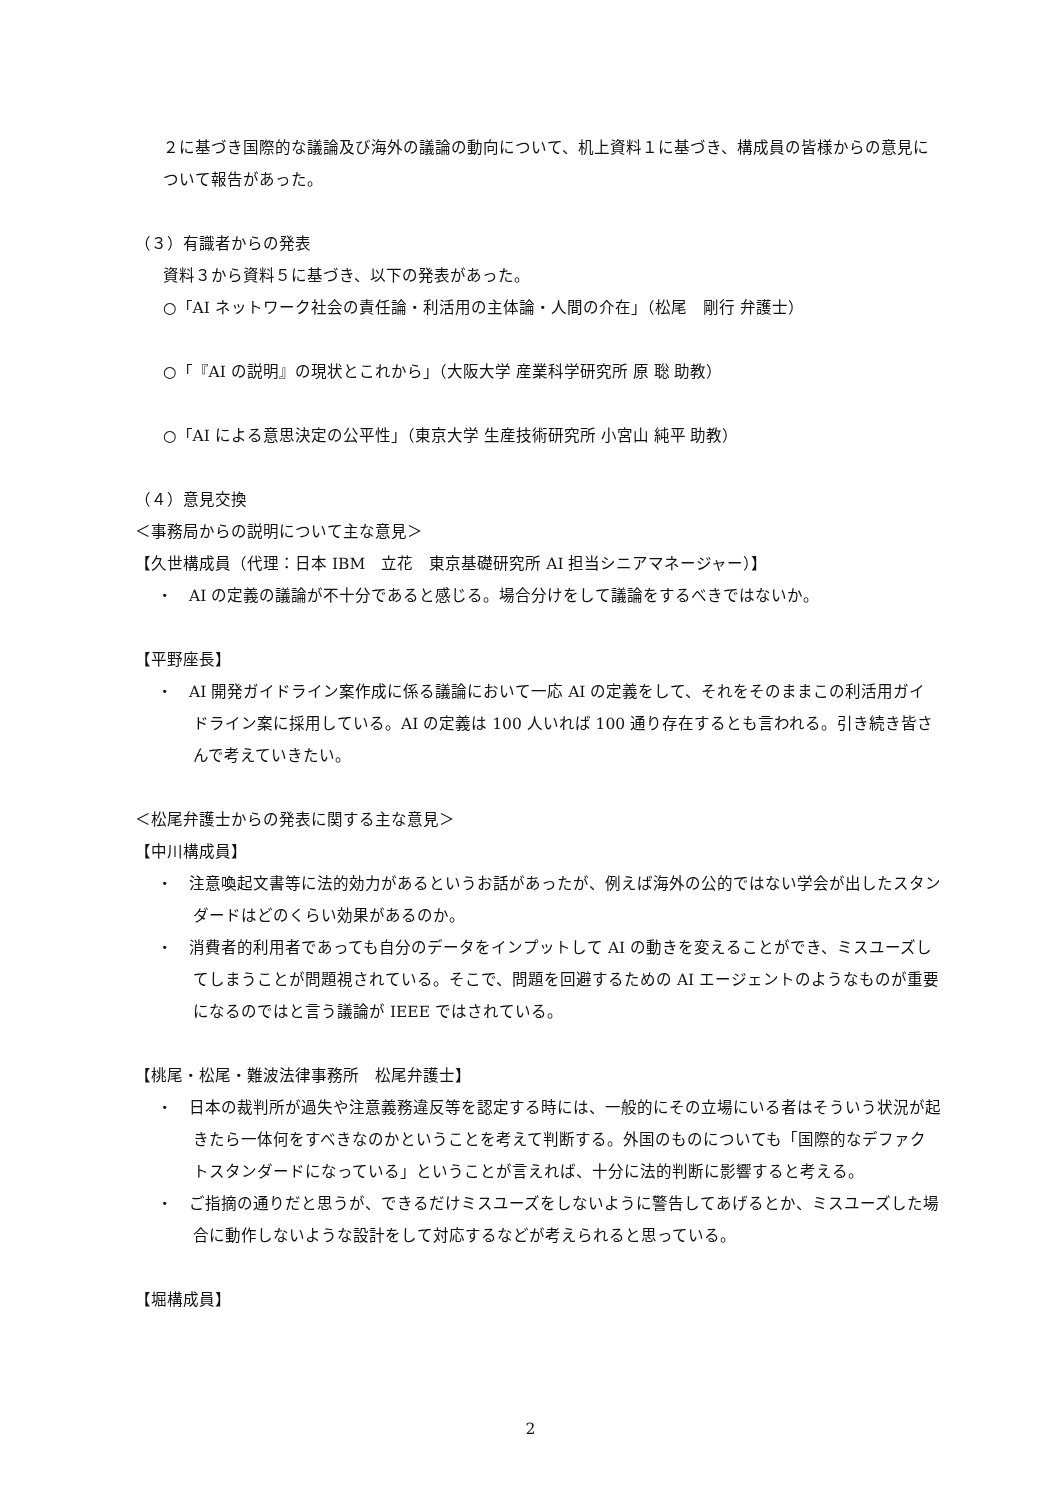２に基づき国際的な議論及び海外の議論の動向について、机上資料１に基づき、構成員の皆様からの意見について報告があった。
（３）有識者からの発表
資料３から資料５に基づき、以下の発表があった。
○「AI ネットワーク社会の責任論・利活用の主体論・人間の介在」（松尾　剛行 弁護士）
○「『AI の説明』の現状とこれから」（大阪大学 産業科学研究所 原 聡 助教）
○「AI による意思決定の公平性」（東京大学 生産技術研究所 小宮山 純平 助教）
（４）意見交換
＜事務局からの説明について主な意見＞
【久世構成員（代理：日本 IBM　立花　東京基礎研究所 AI 担当シニアマネージャー）】
・　AI の定義の議論が不十分であると感じる。場合分けをして議論をするべきではないか。
【平野座長】
・　AI 開発ガイドライン案作成に係る議論において一応 AI の定義をして、それをそのままこの利活用ガイドライン案に採用している。AI の定義は 100 人いれば 100 通り存在するとも言われる。引き続き皆さんで考えていきたい。
＜松尾弁護士からの発表に関する主な意見＞
【中川構成員】
・　注意喚起文書等に法的効力があるというお話があったが、例えば海外の公的ではない学会が出したスタンダードはどのくらい効果があるのか。
・　消費者的利用者であっても自分のデータをインプットして AI の動きを変えることができ、ミスユーズしてしまうことが問題視されている。そこで、問題を回避するための AI エージェントのようなものが重要になるのではと言う議論が IEEE ではされている。
【桃尾・松尾・難波法律事務所　松尾弁護士】
・　日本の裁判所が過失や注意義務違反等を認定する時には、一般的にその立場にいる者はそういう状況が起きたら一体何をすべきなのかということを考えて判断する。外国のものについても「国際的なデファクトスタンダードになっている」ということが言えれば、十分に法的判断に影響すると考える。
・　ご指摘の通りだと思うが、できるだけミスユーズをしないように警告してあげるとか、ミスユーズした場合に動作しないような設計をして対応するなどが考えられると思っている。
【堀構成員】
2